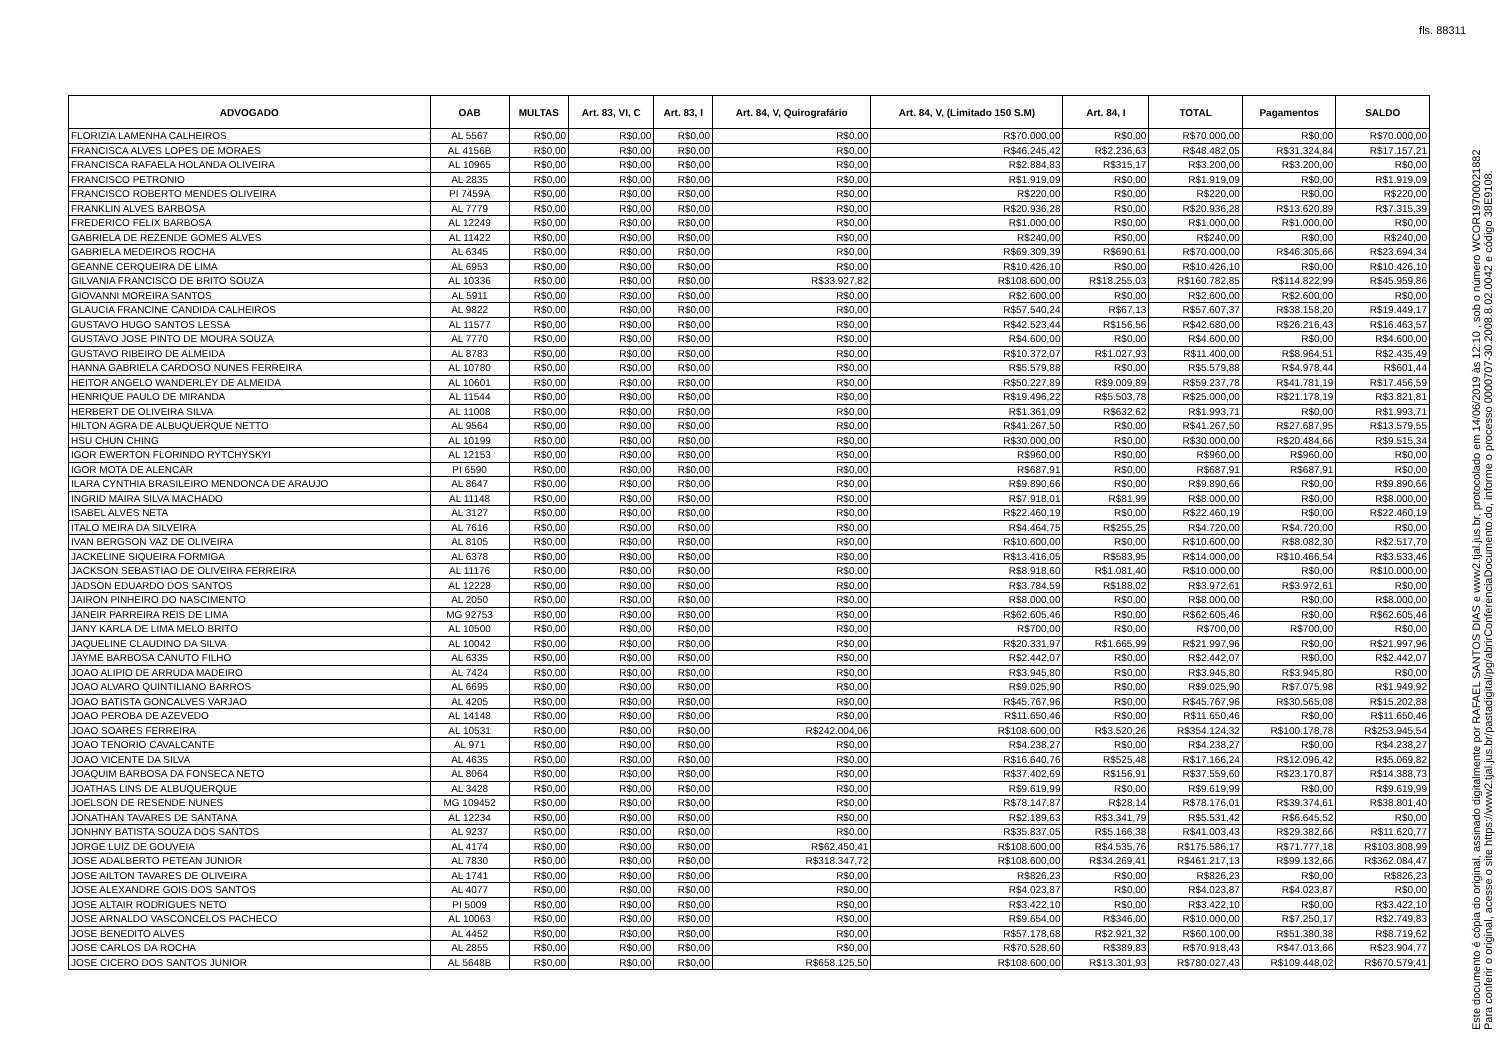fls. 88311
| ADVOGADO | OAB | MULTAS | Art. 83, VI, C | Art. 83, I | Art. 84, V, Quirografário | Art. 84, V, (Limitado 150 S.M) | Art. 84, I | TOTAL | Pagamentos | SALDO |
| --- | --- | --- | --- | --- | --- | --- | --- | --- | --- | --- |
| FLORIZIA LAMENHA CALHEIROS | AL 5567 | R$0,00 | R$0,00 | R$0,00 | R$0,00 | R$70.000,00 | R$0,00 | R$70.000,00 | R$0,00 | R$70.000,00 |
| FRANCISCA ALVES LOPES DE MORAES | AL 4156B | R$0,00 | R$0,00 | R$0,00 | R$0,00 | R$46.245,42 | R$2.236,63 | R$48.482,05 | R$31.324,84 | R$17.157,21 |
| FRANCISCA RAFAELA HOLANDA OLIVEIRA | AL 10965 | R$0,00 | R$0,00 | R$0,00 | R$0,00 | R$2.884,83 | R$315,17 | R$3.200,00 | R$3.200,00 | R$0,00 |
| FRANCISCO PETRONIO | AL 2835 | R$0,00 | R$0,00 | R$0,00 | R$0,00 | R$1.919,09 | R$0,00 | R$1.919,09 | R$0,00 | R$1.919,09 |
| FRANCISCO ROBERTO MENDES OLIVEIRA | PI 7459A | R$0,00 | R$0,00 | R$0,00 | R$0,00 | R$220,00 | R$0,00 | R$220,00 | R$0,00 | R$220,00 |
| FRANKLIN ALVES BARBOSA | AL 7779 | R$0,00 | R$0,00 | R$0,00 | R$0,00 | R$20.936,28 | R$0,00 | R$20.936,28 | R$13.620,89 | R$7.315,39 |
| FREDERICO FELIX BARBOSA | AL 12249 | R$0,00 | R$0,00 | R$0,00 | R$0,00 | R$1.000,00 | R$0,00 | R$1.000,00 | R$1.000,00 | R$0,00 |
| GABRIELA DE REZENDE GOMES ALVES | AL 11422 | R$0,00 | R$0,00 | R$0,00 | R$0,00 | R$240,00 | R$0,00 | R$240,00 | R$0,00 | R$240,00 |
| GABRIELA MEDEIROS ROCHA | AL 6345 | R$0,00 | R$0,00 | R$0,00 | R$0,00 | R$69.309,39 | R$690,61 | R$70.000,00 | R$46.305,66 | R$23.694,34 |
| GEANNE CERQUEIRA DE LIMA | AL 6953 | R$0,00 | R$0,00 | R$0,00 | R$0,00 | R$10.426,10 | R$0,00 | R$10.426,10 | R$0,00 | R$10.426,10 |
| GILVANIA FRANCISCO DE BRITO SOUZA | AL 10336 | R$0,00 | R$0,00 | R$0,00 | R$33.927,82 | R$108.600,00 | R$18.255,03 | R$160.782,85 | R$114.822,99 | R$45.959,86 |
| GIOVANNI MOREIRA SANTOS | AL 5911 | R$0,00 | R$0,00 | R$0,00 | R$0,00 | R$2.600,00 | R$0,00 | R$2.600,00 | R$2.600,00 | R$0,00 |
| GLAUCIA FRANCINE CANDIDA CALHEIROS | AL 9822 | R$0,00 | R$0,00 | R$0,00 | R$0,00 | R$57.540,24 | R$67,13 | R$57.607,37 | R$38.158,20 | R$19.449,17 |
| GUSTAVO HUGO SANTOS LESSA | AL 11577 | R$0,00 | R$0,00 | R$0,00 | R$0,00 | R$42.523,44 | R$156,56 | R$42.680,00 | R$26.216,43 | R$16.463,57 |
| GUSTAVO JOSE PINTO DE MOURA SOUZA | AL 7770 | R$0,00 | R$0,00 | R$0,00 | R$0,00 | R$4.600,00 | R$0,00 | R$4.600,00 | R$0,00 | R$4.600,00 |
| GUSTAVO RIBEIRO DE ALMEIDA | AL 8783 | R$0,00 | R$0,00 | R$0,00 | R$0,00 | R$10.372,07 | R$1.027,93 | R$11.400,00 | R$8.964,51 | R$2.435,49 |
| HANNA GABRIELA CARDOSO NUNES FERREIRA | AL 10780 | R$0,00 | R$0,00 | R$0,00 | R$0,00 | R$5.579,88 | R$0,00 | R$5.579,88 | R$4.978,44 | R$601,44 |
| HEITOR ANGELO WANDERLEY DE ALMEIDA | AL 10601 | R$0,00 | R$0,00 | R$0,00 | R$0,00 | R$50.227,89 | R$9.009,89 | R$59.237,78 | R$41.781,19 | R$17.456,59 |
| HENRIQUE PAULO DE MIRANDA | AL 11544 | R$0,00 | R$0,00 | R$0,00 | R$0,00 | R$19.496,22 | R$5.503,78 | R$25.000,00 | R$21.178,19 | R$3.821,81 |
| HERBERT DE OLIVEIRA SILVA | AL 11008 | R$0,00 | R$0,00 | R$0,00 | R$0,00 | R$1.361,09 | R$632,62 | R$1.993,71 | R$0,00 | R$1.993,71 |
| HILTON AGRA DE ALBUQUERQUE NETTO | AL 9564 | R$0,00 | R$0,00 | R$0,00 | R$0,00 | R$41.267,50 | R$0,00 | R$41.267,50 | R$27.687,95 | R$13.579,55 |
| HSU CHUN CHING | AL 10199 | R$0,00 | R$0,00 | R$0,00 | R$0,00 | R$30.000,00 | R$0,00 | R$30.000,00 | R$20.484,66 | R$9.515,34 |
| IGOR EWERTON FLORINDO RYTCHYSKYI | AL 12153 | R$0,00 | R$0,00 | R$0,00 | R$0,00 | R$960,00 | R$0,00 | R$960,00 | R$960,00 | R$0,00 |
| IGOR MOTA DE ALENCAR | PI 6590 | R$0,00 | R$0,00 | R$0,00 | R$0,00 | R$687,91 | R$0,00 | R$687,91 | R$687,91 | R$0,00 |
| ILARA CYNTHIA BRASILEIRO MENDONCA DE ARAUJO | AL 8647 | R$0,00 | R$0,00 | R$0,00 | R$0,00 | R$9.890,66 | R$0,00 | R$9.890,66 | R$0,00 | R$9.890,66 |
| INGRID MAIRA SILVA MACHADO | AL 11148 | R$0,00 | R$0,00 | R$0,00 | R$0,00 | R$7.918,01 | R$81,99 | R$8.000,00 | R$0,00 | R$8.000,00 |
| ISABEL ALVES NETA | AL 3127 | R$0,00 | R$0,00 | R$0,00 | R$0,00 | R$22.460,19 | R$0,00 | R$22.460,19 | R$0,00 | R$22.460,19 |
| ITALO MEIRA DA SILVEIRA | AL 7616 | R$0,00 | R$0,00 | R$0,00 | R$0,00 | R$4.464,75 | R$255,25 | R$4.720,00 | R$4.720,00 | R$0,00 |
| IVAN BERGSON VAZ DE OLIVEIRA | AL 8105 | R$0,00 | R$0,00 | R$0,00 | R$0,00 | R$10.600,00 | R$0,00 | R$10.600,00 | R$8.082,30 | R$2.517,70 |
| JACKELINE SIQUEIRA FORMIGA | AL 6378 | R$0,00 | R$0,00 | R$0,00 | R$0,00 | R$13.416,05 | R$583,95 | R$14.000,00 | R$10.466,54 | R$3.533,46 |
| JACKSON SEBASTIAO DE OLIVEIRA FERREIRA | AL 11176 | R$0,00 | R$0,00 | R$0,00 | R$0,00 | R$8.918,60 | R$1.081,40 | R$10.000,00 | R$0,00 | R$10.000,00 |
| JADSON EDUARDO DOS SANTOS | AL 12228 | R$0,00 | R$0,00 | R$0,00 | R$0,00 | R$3.784,59 | R$188,02 | R$3.972,61 | R$3.972,61 | R$0,00 |
| JAIRON PINHEIRO DO NASCIMENTO | AL 2050 | R$0,00 | R$0,00 | R$0,00 | R$0,00 | R$8.000,00 | R$0,00 | R$8.000,00 | R$0,00 | R$8.000,00 |
| JANEIR PARREIRA REIS DE LIMA | MG 92753 | R$0,00 | R$0,00 | R$0,00 | R$0,00 | R$62.605,46 | R$0,00 | R$62.605,46 | R$0,00 | R$62.605,46 |
| JANY KARLA DE LIMA MELO BRITO | AL 10500 | R$0,00 | R$0,00 | R$0,00 | R$0,00 | R$700,00 | R$0,00 | R$700,00 | R$700,00 | R$0,00 |
| JAQUELINE CLAUDINO DA SILVA | AL 10042 | R$0,00 | R$0,00 | R$0,00 | R$0,00 | R$20.331,97 | R$1.665,99 | R$21.997,96 | R$0,00 | R$21.997,96 |
| JAYME BARBOSA CANUTO FILHO | AL 6335 | R$0,00 | R$0,00 | R$0,00 | R$0,00 | R$2.442,07 | R$0,00 | R$2.442,07 | R$0,00 | R$2.442,07 |
| JOAO ALIPIO DE ARRUDA MADEIRO | AL 7424 | R$0,00 | R$0,00 | R$0,00 | R$0,00 | R$3.945,80 | R$0,00 | R$3.945,80 | R$3.945,80 | R$0,00 |
| JOAO ALVARO QUINTILIANO BARROS | AL 6695 | R$0,00 | R$0,00 | R$0,00 | R$0,00 | R$9.025,90 | R$0,00 | R$9.025,90 | R$7.075,98 | R$1.949,92 |
| JOAO BATISTA GONCALVES VARJAO | AL 4205 | R$0,00 | R$0,00 | R$0,00 | R$0,00 | R$45.767,96 | R$0,00 | R$45.767,96 | R$30.565,08 | R$15.202,88 |
| JOAO PEROBA DE AZEVEDO | AL 14148 | R$0,00 | R$0,00 | R$0,00 | R$0,00 | R$11.650,46 | R$0,00 | R$11.650,46 | R$0,00 | R$11.650,46 |
| JOAO SOARES FERREIRA | AL 10531 | R$0,00 | R$0,00 | R$0,00 | R$242.004,06 | R$108.600,00 | R$3.520,26 | R$354.124,32 | R$100.178,78 | R$253.945,54 |
| JOAO TENORIO CAVALCANTE | AL 971 | R$0,00 | R$0,00 | R$0,00 | R$0,00 | R$4.238,27 | R$0,00 | R$4.238,27 | R$0,00 | R$4.238,27 |
| JOAO VICENTE DA SILVA | AL 4635 | R$0,00 | R$0,00 | R$0,00 | R$0,00 | R$16.640,76 | R$525,48 | R$17.166,24 | R$12.096,42 | R$5.069,82 |
| JOAQUIM BARBOSA DA FONSECA NETO | AL 8064 | R$0,00 | R$0,00 | R$0,00 | R$0,00 | R$37.402,69 | R$156,91 | R$37.559,60 | R$23.170,87 | R$14.388,73 |
| JOATHAS LINS DE ALBUQUERQUE | AL 3428 | R$0,00 | R$0,00 | R$0,00 | R$0,00 | R$9.619,99 | R$0,00 | R$9.619,99 | R$0,00 | R$9.619,99 |
| JOELSON DE RESENDE NUNES | MG 109452 | R$0,00 | R$0,00 | R$0,00 | R$0,00 | R$78.147,87 | R$28,14 | R$78.176,01 | R$39.374,61 | R$38.801,40 |
| JONATHAN TAVARES DE SANTANA | AL 12234 | R$0,00 | R$0,00 | R$0,00 | R$0,00 | R$2.189,63 | R$3.341,79 | R$5.531,42 | R$6.645,52 | R$0,00 |
| JONHNY BATISTA SOUZA DOS SANTOS | AL 9237 | R$0,00 | R$0,00 | R$0,00 | R$0,00 | R$35.837,05 | R$5.166,38 | R$41.003,43 | R$29.382,66 | R$11.620,77 |
| JORGE LUIZ DE GOUVEIA | AL 4174 | R$0,00 | R$0,00 | R$0,00 | R$62.450,41 | R$108.600,00 | R$4.535,76 | R$175.586,17 | R$71.777,18 | R$103.808,99 |
| JOSE ADALBERTO PETEAN JUNIOR | AL 7830 | R$0,00 | R$0,00 | R$0,00 | R$318.347,72 | R$108.600,00 | R$34.269,41 | R$461.217,13 | R$99.132,66 | R$362.084,47 |
| JOSE AILTON TAVARES DE OLIVEIRA | AL 1741 | R$0,00 | R$0,00 | R$0,00 | R$0,00 | R$826,23 | R$0,00 | R$826,23 | R$0,00 | R$826,23 |
| JOSE ALEXANDRE GOIS DOS SANTOS | AL 4077 | R$0,00 | R$0,00 | R$0,00 | R$0,00 | R$4.023,87 | R$0,00 | R$4.023,87 | R$4.023,87 | R$0,00 |
| JOSE ALTAIR RODRIGUES NETO | PI 5009 | R$0,00 | R$0,00 | R$0,00 | R$0,00 | R$3.422,10 | R$0,00 | R$3.422,10 | R$0,00 | R$3.422,10 |
| JOSE ARNALDO VASCONCELOS PACHECO | AL 10063 | R$0,00 | R$0,00 | R$0,00 | R$0,00 | R$9.654,00 | R$346,00 | R$10.000,00 | R$7.250,17 | R$2.749,83 |
| JOSE BENEDITO ALVES | AL 4452 | R$0,00 | R$0,00 | R$0,00 | R$0,00 | R$57.178,68 | R$2.921,32 | R$60.100,00 | R$51.380,38 | R$8.719,62 |
| JOSE CARLOS DA ROCHA | AL 2855 | R$0,00 | R$0,00 | R$0,00 | R$0,00 | R$70.528,60 | R$389,83 | R$70.918,43 | R$47.013,66 | R$23.904,77 |
| JOSE CICERO DOS SANTOS JUNIOR | AL 5648B | R$0,00 | R$0,00 | R$0,00 | R$658.125,50 | R$108.600,00 | R$13.301,93 | R$780.027,43 | R$109.448,02 | R$670.579,41 |
Este documento é cópia do original, assinado digitalmente por RAFAEL SANTOS DIAS e www2.tjal.jus.br, protocolado em 14/06/2019 às 12:10 , sob o número WCOR19700021882
Para conferir o original, acesse o site https://www2.tjal.jus.br/pastadigital/pg/abrirConferenciaDocumento.do, informe o processo 0000707-30.2008.8.02.0042 e código 38E9108.